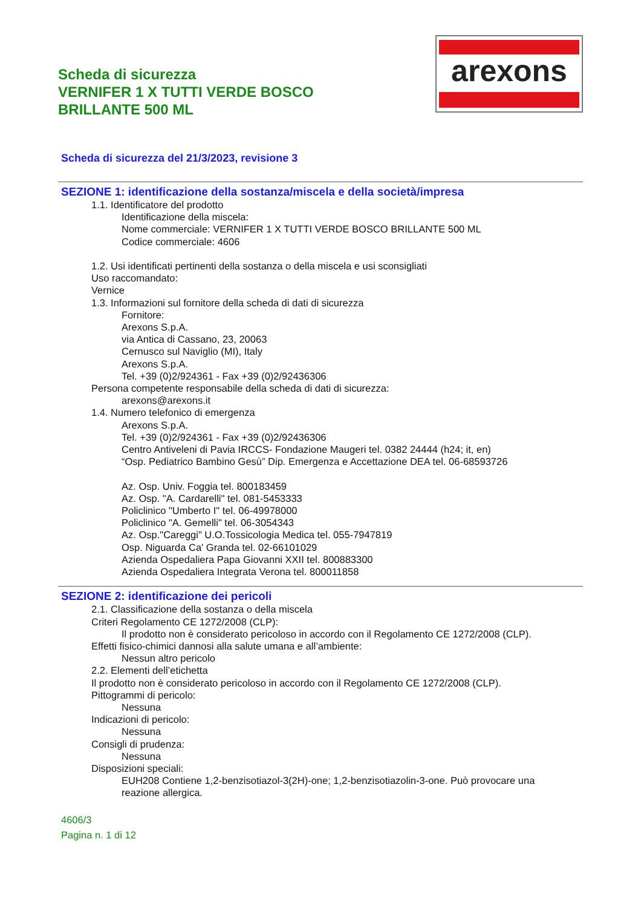Scheda di sicurezza
VERNIFER 1 X TUTTI VERDE BOSCO
BRILLANTE 500 ML
arexons
Scheda di sicurezza del 21/3/2023, revisione 3
SEZIONE 1: identificazione della sostanza/miscela e della società/impresa
1.1. Identificatore del prodotto
Identificazione della miscela:
Nome commerciale: VERNIFER 1 X TUTTI VERDE BOSCO BRILLANTE 500 ML
Codice commerciale: 4606
1.2. Usi identificati pertinenti della sostanza o della miscela e usi sconsigliati
Uso raccomandato:
Vernice
1.3. Informazioni sul fornitore della scheda di dati di sicurezza
Fornitore:
Arexons S.p.A.
via Antica di Cassano, 23, 20063
Cernusco sul Naviglio (MI), Italy
Arexons S.p.A.
Tel. +39 (0)2/924361 - Fax +39 (0)2/92436306
Persona competente responsabile della scheda di dati di sicurezza:
arexons@arexons.it
1.4. Numero telefonico di emergenza
Arexons S.p.A.
Tel. +39 (0)2/924361 - Fax +39 (0)2/92436306
Centro Antiveleni di Pavia IRCCS- Fondazione Maugeri tel. 0382 24444 (h24; it, en)
“Osp. Pediatrico Bambino Gesù” Dip. Emergenza e Accettazione DEA tel. 06-68593726
Az. Osp. Univ. Foggia tel. 800183459
Az. Osp. "A. Cardarelli" tel. 081-5453333
Policlinico "Umberto I" tel. 06-49978000
Policlinico "A. Gemelli" tel. 06-3054343
Az. Osp."Careggi" U.O.Tossicologia Medica tel. 055-7947819
Osp. Niguarda Ca' Granda tel. 02-66101029
Azienda Ospedaliera Papa Giovanni XXII tel. 800883300
Azienda Ospedaliera Integrata Verona tel. 800011858
SEZIONE 2: identificazione dei pericoli
2.1. Classificazione della sostanza o della miscela
Criteri Regolamento CE 1272/2008 (CLP):
Il prodotto non è considerato pericoloso in accordo con il Regolamento CE 1272/2008 (CLP).
Effetti fisico-chimici dannosi alla salute umana e all’ambiente:
Nessun altro pericolo
2.2. Elementi dell’etichetta
Il prodotto non è considerato pericoloso in accordo con il Regolamento CE 1272/2008 (CLP).
Pittogrammi di pericolo:
Nessuna
Indicazioni di pericolo:
Nessuna
Consigli di prudenza:
Nessuna
Disposizioni speciali:
EUH208 Contiene 1,2-benzisotiazol-3(2H)-one; 1,2-benzisotiazolin-3-one. Può provocare una
reazione allergica.
4606/3
Pagina n. 1 di 12